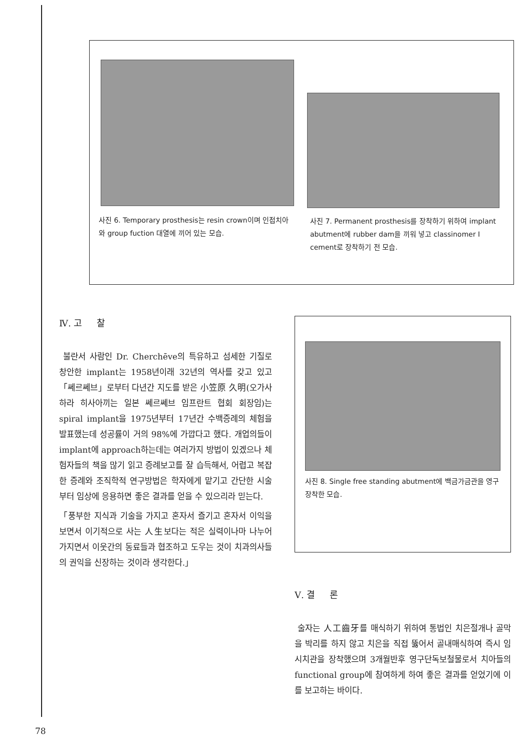사진 6. Temporary prosthesis는 resin crown이며 인접치아와 group fuction 대열에 끼어 있는 모습.
사진 7. Permanent prosthesis를 장착하기 위하여 implant abutment에 rubber dam을 끼워 넣고 classinomer I cement로 장착하기 전 모습.
Ⅳ. 고 찰
불란서 사람인 Dr. Cherchēve의 특유하고 섬세한 기질로 창안한 implant는 1958년이래 32년의 역사를 갖고 있고 「쎄르쎄브」로부터 다년간 지도를 받은 小笠原 久明(오가사하라 히사아끼는 일본 쎄르쎄브 임프란트 협회 회장임)는 spiral implant을 1975년부터 17년간 수백증례의 체험을 발표했는데 성공률이 거의 98%에 가깝다고 했다. 개업의들이 implant에 approach하는데는 여러가지 방법이 있겠으나 체험자들의 책을 많기 읽고 증례보고를 잘 습득해서, 어렵고 복잡한 증례와 조직학적 연구방법은 학자에게 맡기고 간단한 시술부터 임상에 응용하면 좋은 결과를 얻을 수 있으리라 믿는다.
「풍부한 지식과 기술을 가지고 혼자서 즐기고 혼자서 이익을 보면서 이기적으로 사는 人生보다는 적은 실력이나마 나누어 가지면서 이웃간의 동료들과 협조하고 도우는 것이 치과의사들의 권익을 신장하는 것이라 생각한다.」
사진 8. Single free standing abutment에 백금가금관을 영구장착한 모습.
Ⅴ. 결 론
술자는 人工齒牙를 매식하기 위하여 통법인 치은절개나 골막을 박리를 하지 않고 치은을 직접 뚫어서 골내매식하여 즉시 임시치관을 장착했으며 3개월반후 영구단독보철물로서 치아들의 functional group에 참여하게 하여 좋은 결과를 얻었기에 이를 보고하는 바이다.
78